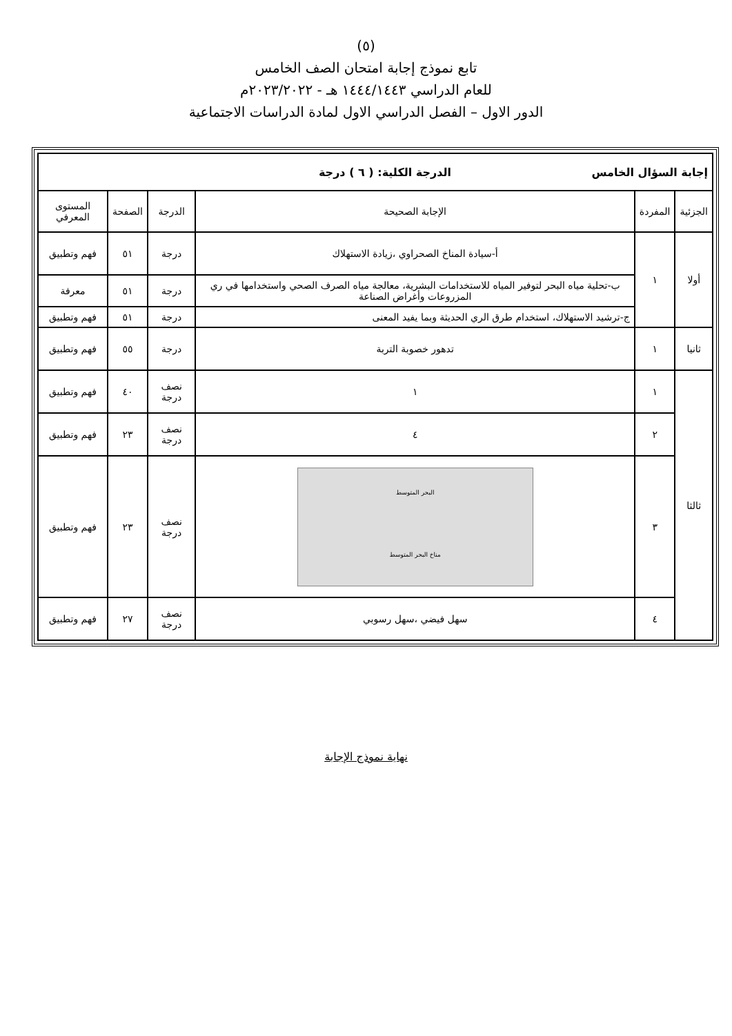(٥)
تابع نموذج إجابة امتحان الصف الخامس
للعام الدراسي ١٤٤٤/١٤٤٣ هـ - ٢٠٢٣/٢٠٢٢م
الدور الاول – الفصل الدراسي الاول لمادة الدراسات الاجتماعية
| إجابة السؤال الخامس الدرجة الكلية: ( ٦ ) درجة | | | | | |
| الجزئية | المفردة | الإجابة الصحيحة | الدرجة | الصفحة | المستوى المعرفي |
| أولا | ١ | أ-سيادة المناخ الصحراوي ،زيادة الاستهلاك | درجة | ٥١ | فهم وتطبيق |
| | | ب-تحلية مياه البحر لتوفير المياه للاستخدامات البشرية، معالجة مياه الصرف الصحي واستخدامها في ري المزروعات وأغراض الصناعة | درجة | ٥١ | معرفة |
| | | ج-ترشيد الاستهلاك، استخدام طرق الري الحديثة وبما يفيد المعنى | درجة | ٥١ | فهم وتطبيق |
| ثانيا | ١ | تدهور خصوبة التربة | درجة | ٥٥ | فهم وتطبيق |
| ثالثا | ١ | ١ | نصف درجة | ٤٠ | فهم وتطبيق |
| | ٢ | ٤ | نصف درجة | ٢٣ | فهم وتطبيق |
| | ٣ | البحر المتوسط مناخ البحر المتوسط | نصف درجة | ٢٣ | فهم وتطبيق |
| | ٤ | سهل فيضي ،سهل رسوبي | نصف درجة | ٢٧ | فهم وتطبيق |
نهاية نموذج الإجابة